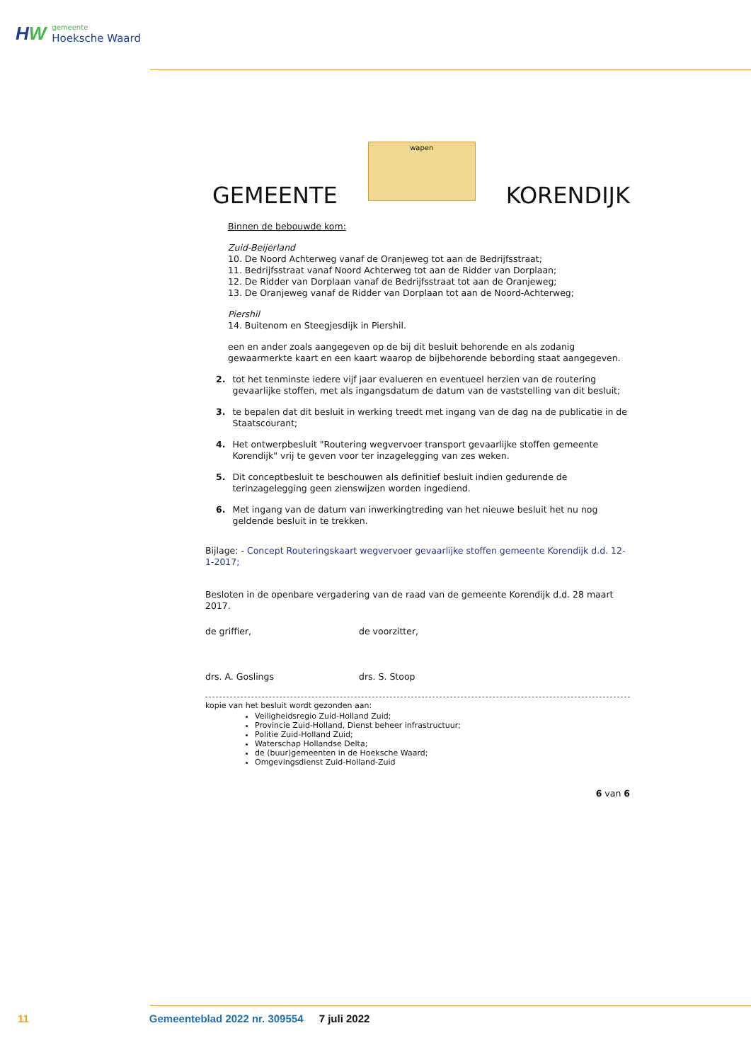HW
gemeente
Hoeksche Waard
GEMEENTE
wapen
KORENDIJK
Binnen de bebouwde kom:
Zuid-Beijerland
10. De Noord Achterweg vanaf de Oranjeweg tot aan de Bedrijfsstraat;
11. Bedrijfsstraat vanaf Noord Achterweg tot aan de Ridder van Dorplaan;
12. De Ridder van Dorplaan vanaf de Bedrijfsstraat tot aan de Oranjeweg;
13. De Oranjeweg vanaf de Ridder van Dorplaan tot aan de Noord-Achterweg;
Piershil
14. Buitenom en Steegjesdijk in Piershil.
een en ander zoals aangegeven op de bij dit besluit behorende en als zodanig gewaarmerkte kaart en een kaart waarop de bijbehorende bebording staat aangegeven.
2. tot het tenminste iedere vijf jaar evalueren en eventueel herzien van de routering gevaarlijke stoffen, met als ingangsdatum de datum van de vaststelling van dit besluit;
3. te bepalen dat dit besluit in werking treedt met ingang van de dag na de publicatie in de Staatscourant;
4. Het ontwerpbesluit "Routering wegvervoer transport gevaarlijke stoffen gemeente Korendijk" vrij te geven voor ter inzagelegging van zes weken.
5. Dit conceptbesluit te beschouwen als definitief besluit indien gedurende de terinzagelegging geen zienswijzen worden ingediend.
6. Met ingang van de datum van inwerkingtreding van het nieuwe besluit het nu nog geldende besluit in te trekken.
Bijlage: - Concept Routeringskaart wegvervoer gevaarlijke stoffen gemeente Korendijk d.d. 12-1-2017;
Besloten in de openbare vergadering van de raad van de gemeente Korendijk d.d. 28 maart 2017.
de griffier,
drs. A. Goslings
de voorzitter,
drs. S. Stoop
kopie van het besluit wordt gezonden aan:
Veiligheidsregio Zuid-Holland Zuid;
Provincie Zuid-Holland, Dienst beheer infrastructuur;
Politie Zuid-Holland Zuid;
Waterschap Hollandse Delta;
de (buur)gemeenten in de Hoeksche Waard;
Omgevingsdienst Zuid-Holland-Zuid
6 van 6
11 Gemeenteblad 2022 nr. 309554 7 juli 2022